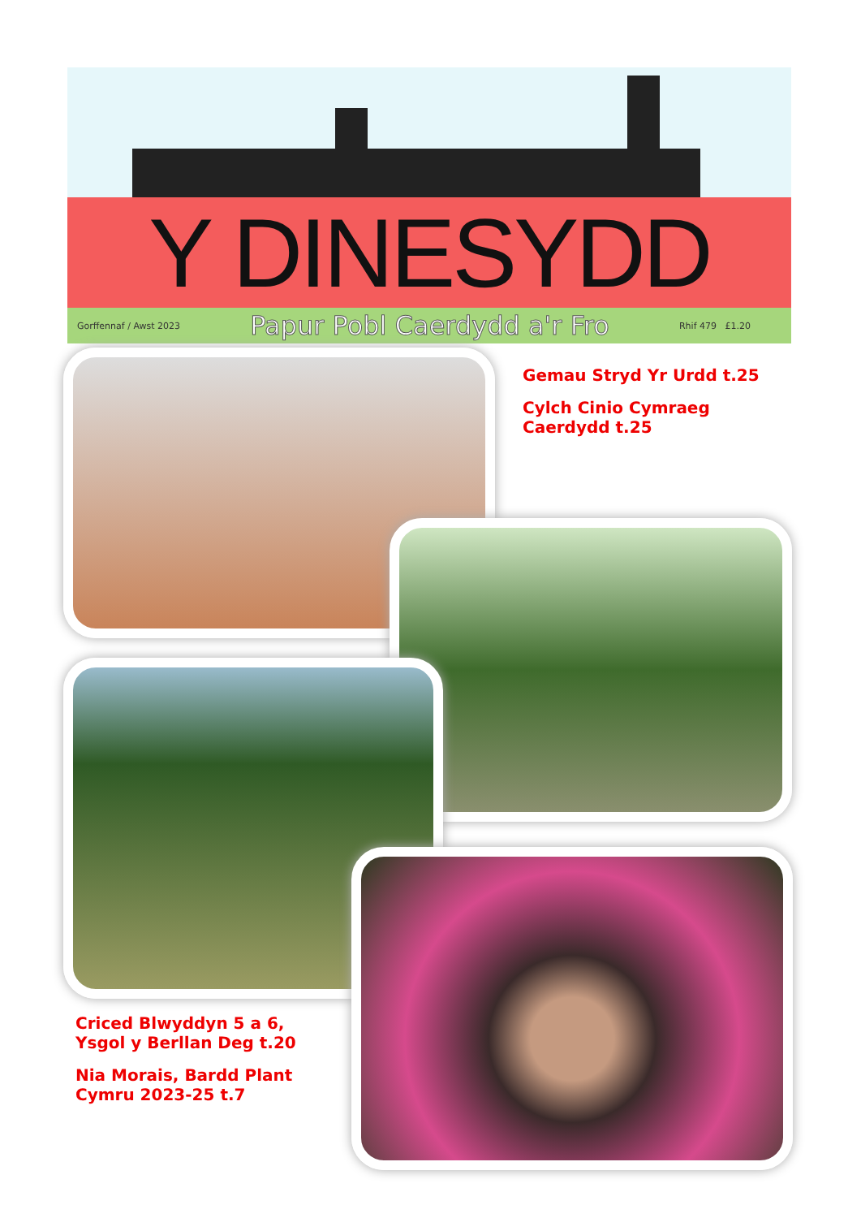Y DINESYDD
Gorffennaf / Awst 2023 Papur Pobl Caerdydd a'r Fro Rhif 479 £1.20
Gemau Stryd Yr Urdd t.25
Cylch Cinio Cymraeg Caerdydd t.25
Criced Blwyddyn 5 a 6, Ysgol y Berllan Deg t.20
Nia Morais, Bardd Plant Cymru 2023-25 t.7